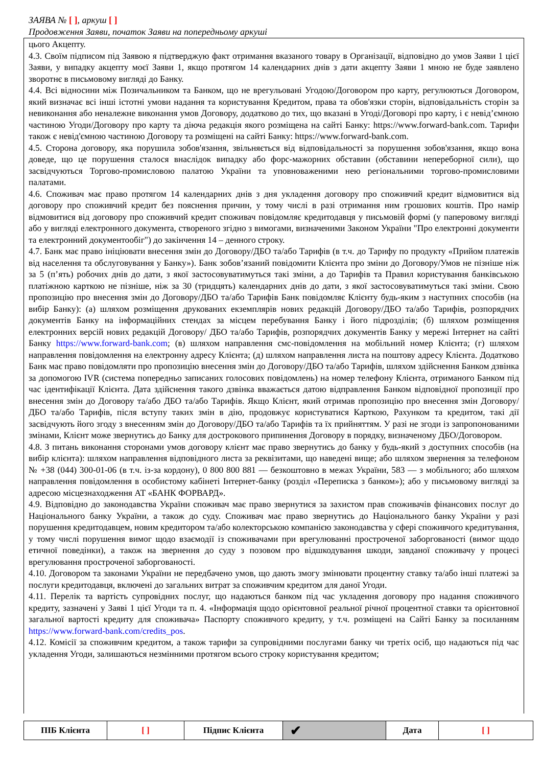ЗАЯВА № [ ], аркуш [ ]
Продовження Заяви, початок Заяви на попередньому аркуші
цього Акцепту.
4.3. Своїм підписом під Заявою я підтверджую факт отримання вказаного товару в Організації, відповідно до умов Заяви 1 цієї Заяви, у випадку акцепту моєї Заяви 1, якщо протягом 14 календарних днів з дати акцепту Заяви 1 мною не буде заявлено зворотнє в письмовому вигляді до Банку.
4.4. Всі відносини між Позичальником та Банком, що не врегульовані Угодою/Договором про карту, регулюються Договором, який визначає всі інші істотні умови надання та користування Кредитом, права та обов'язки сторін, відповідальність сторін за невиконання або неналежне виконання умов Договору, додатково до тих, що вказані в Угоді/Договорі про карту, і є невід’ємною частиною Угоди/Договору про карту та діюча редакція якого розміщена на сайті Банку: https://www.forward-bank.com. Тарифи також є невід'ємною частиною Договору та розміщені на сайті Банку: https://www.forward-bank.com.
4.5. Сторона договору, яка порушила зобов'язання, звільняється від відповідальності за порушення зобов'язання, якщо вона доведе, що це порушення сталося внаслідок випадку або форс-мажорних обставин (обставини непереборної сили), що засвідчуються Торгово-промисловою палатою України та уповноваженими нею регіональними торгово-промисловими палатами.
4.6. Споживач має право протягом 14 календарних днів з дня укладення договору про споживчий кредит відмовитися від договору про споживчий кредит без пояснення причин, у тому числі в разі отримання ним грошових коштів. Про намір відмовитися від договору про споживчий кредит споживач повідомляє кредитодавця у письмовій формі (у паперовому вигляді або у вигляді електронного документа, створеного згідно з вимогами, визначеними Законом України "Про електронні документи та електронний документообіг") до закінчення 14 – денного строку.
4.7. Банк має право ініціювати внесення змін до Договору/ДБО та/або Тарифів (в т.ч. до Тарифу по продукту «Прийом платежів від населення та обслуговування у Банку»). Банк зобов’язаний повідомити Клієнта про зміни до Договору/Умов не пізніше ніж за 5 (п’ять) робочих днів до дати, з якої застосовуватимуться такі зміни, а до Тарифів та Правил користування банківською платіжною карткою не пізніше, ніж за 30 (тридцять) календарних днів до дати, з якої застосовуватимуться такі зміни. Свою пропозицію про внесення змін до Договору/ДБО та/або Тарифів Банк повідомляє Клієнту будь-яким з наступних способів (на вибір Банку): (а) шляхом розміщення друкованих екземплярів нових редакцій Договору/ДБО та/або Тарифів, розпорядчих документів Банку на інформаційних стендах за місцем перебування Банку і його підрозділів; (б) шляхом розміщення електронних версій нових редакцій Договору/ ДБО та/або Тарифів, розпорядчих документів Банку у мережі Інтернет на сайті Банку https://www.forward-bank.com; (в) шляхом направлення смс-повідомлення на мобільний номер Клієнта; (г) шляхом направлення повідомлення на електронну адресу Клієнта; (д) шляхом направлення листа на поштову адресу Клієнта. Додатково Банк має право повідомляти про пропозицію внесення змін до Договору/ДБО та/або Тарифів, шляхом здійснення Банком дзвінка за допомогою IVR (система попередньо записаних голосових повідомлень) на номер телефону Клієнта, отриманого Банком під час ідентифікації Клієнта. Дата здійснення такого дзвінка вважається датою відправлення Банком відповідної пропозиції про внесення змін до Договору та/або ДБО та/або Тарифів. Якщо Клієнт, який отримав пропозицію про внесення змін Договору/ДБО та/або Тарифів, після вступу таких змін в дію, продовжує користуватися Карткою, Рахунком та кредитом, такі дії засвідчують його згоду з внесенням змін до Договору/ДБО та/або Тарифів та їх прийняттям. У разі не згоди із запропонованими змінами, Клієнт може звернутись до Банку для дострокового припинення Договору в порядку, визначеному ДБО/Договором.
4.8. З питань виконання сторонами умов договору клієнт має право звернутись до банку у будь-який з доступних способів (на вибір клієнта): шляхом направлення відповідного листа за реквізитами, що наведені вище; або шляхом звернення за телефоном № +38 (044) 300-01-06 (в т.ч. із-за кордону), 0 800 800 881 — безкоштовно в межах України, 583 — з мобільного; або шляхом направлення повідомлення в особистому кабінеті Інтернет-банку (розділ «Переписка з банком»); або у письмовому вигляді за адресою місцезнаходження АТ «БАНК ФОРВАРД».
4.9. Відповідно до законодавства України споживач має право звернутися за захистом прав споживачів фінансових послуг до Національного банку України, а також до суду. Споживач має право звернутись до Національного банку України у разі порушення кредитодавцем, новим кредитором та/або колекторською компанією законодавства у сфері споживчого кредитування, у тому числі порушення вимог щодо взаємодії із споживачами при врегулюванні простроченої заборгованості (вимог щодо етичної поведінки), а також на звернення до суду з позовом про відшкодування шкоди, завданої споживачу у процесі врегулювання простроченої заборгованості.
4.10. Договором та законами України не передбачено умов, що дають змогу змінювати процентну ставку та/або інші платежі за послуги кредитодавця, включені до загальних витрат за споживчим кредитом для даної Угоди.
4.11. Перелік та вартість супровідних послуг, що надаються банком під час укладення договору про надання споживчого кредиту, зазначені у Заяві 1 цієї Угоди та п. 4. «Інформація щодо орієнтовної реальної річної процентної ставки та орієнтовної загальної вартості кредиту для споживача» Паспорту споживчого кредиту, у т.ч. розміщені на Сайті Банку за посиланням https://www.forward-bank.com/credits_pos.
4.12. Комісії за споживчим кредитом, а також тарифи за супровідними послугами банку чи третіх осіб, що надаються під час укладення Угоди, залишаються незмінними протягом всього строку користування кредитом;
| ПІБ Клієнта | [ ] | Підпис Клієнта | ✔ | Дата | [ ] |